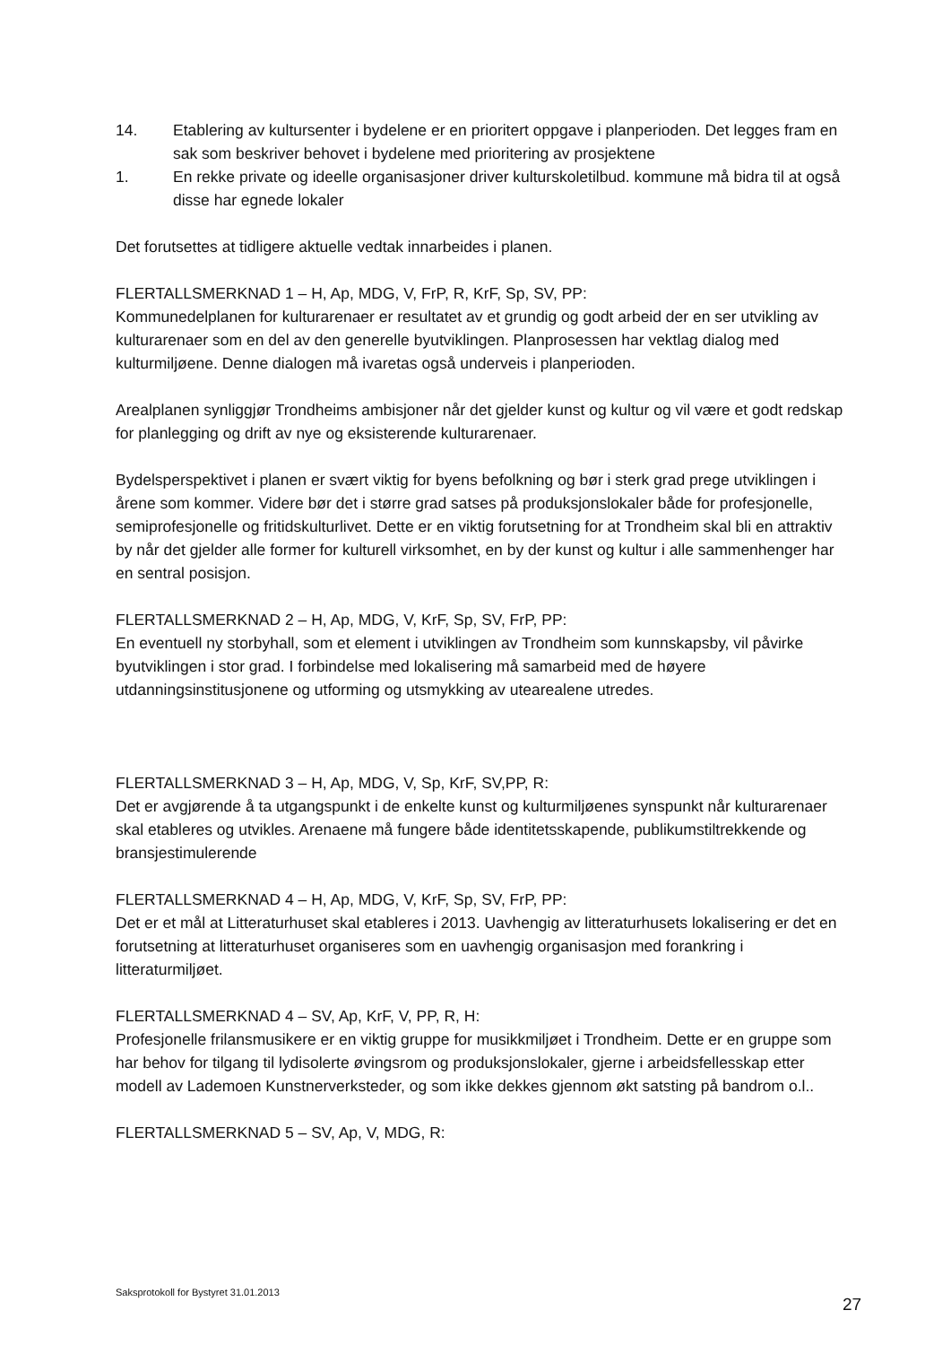14. Etablering av kultursenter i bydelene er en prioritert oppgave i planperioden. Det legges fram en sak som beskriver behovet i bydelene med prioritering av prosjektene
1. En rekke private og ideelle organisasjoner driver kulturskoletilbud. kommune må bidra til at også disse har egnede lokaler
Det forutsettes at tidligere aktuelle vedtak innarbeides i planen.
FLERTALLSMERKNAD 1 – H, Ap, MDG, V, FrP, R, KrF, Sp, SV, PP:
Kommunedelplanen for kulturarenaer er resultatet av et grundig og godt arbeid der en ser utvikling av kulturarenaer som en del av den generelle byutviklingen. Planprosessen har vektlag dialog med kulturmiljøene. Denne dialogen må ivaretas også underveis i planperioden.
Arealplanen synliggjør Trondheims ambisjoner når det gjelder kunst og kultur og vil være et godt redskap for planlegging og drift av nye og eksisterende kulturarenaer.
Bydelsperspektivet i planen er svært viktig for byens befolkning og bør i sterk grad prege utviklingen i årene som kommer. Videre bør det i større grad satses på produksjonslokaler både for profesjonelle, semiprofesjonelle og fritidskulturlivet. Dette er en viktig forutsetning for at Trondheim skal bli en attraktiv by når det gjelder alle former for kulturell virksomhet, en by der kunst og kultur i alle sammenhenger har en sentral posisjon.
FLERTALLSMERKNAD 2 – H, Ap, MDG, V, KrF, Sp, SV, FrP, PP:
En eventuell ny storbyhall, som et element i utviklingen av Trondheim som kunnskapsby, vil påvirke byutviklingen i stor grad. I forbindelse med lokalisering må samarbeid med de høyere utdanningsinstitusjonene og utforming og utsmykking av utearealene utredes.
FLERTALLSMERKNAD 3 – H, Ap, MDG, V, Sp, KrF, SV,PP, R:
Det er avgjørende å ta utgangspunkt i de enkelte kunst og kulturmiljøenes synspunkt når kulturarenaer skal etableres og utvikles. Arenaene må fungere både identitetsskapende, publikumstiltrekkende og bransjestimulerende
FLERTALLSMERKNAD 4 – H, Ap, MDG, V, KrF, Sp, SV, FrP, PP:
Det er et mål at Litteraturhuset skal etableres i 2013. Uavhengig av litteraturhusets lokalisering er det en forutsetning at litteraturhuset organiseres som en uavhengig organisasjon med forankring i litteraturmiljøet.
FLERTALLSMERKNAD 4 – SV, Ap, KrF, V, PP, R, H:
Profesjonelle frilansmusikere er en viktig gruppe for musikkmiljøet i Trondheim. Dette er en gruppe som har behov for tilgang til lydisolerte øvingsrom og produksjonslokaler, gjerne i arbeidsfellesskap etter modell av Lademoen Kunstnerverksteder, og som ikke dekkes gjennom økt satsting på bandrom o.l..
FLERTALLSMERKNAD 5 – SV, Ap, V, MDG, R:
Saksprotokoll for Bystyret 31.01.2013
27